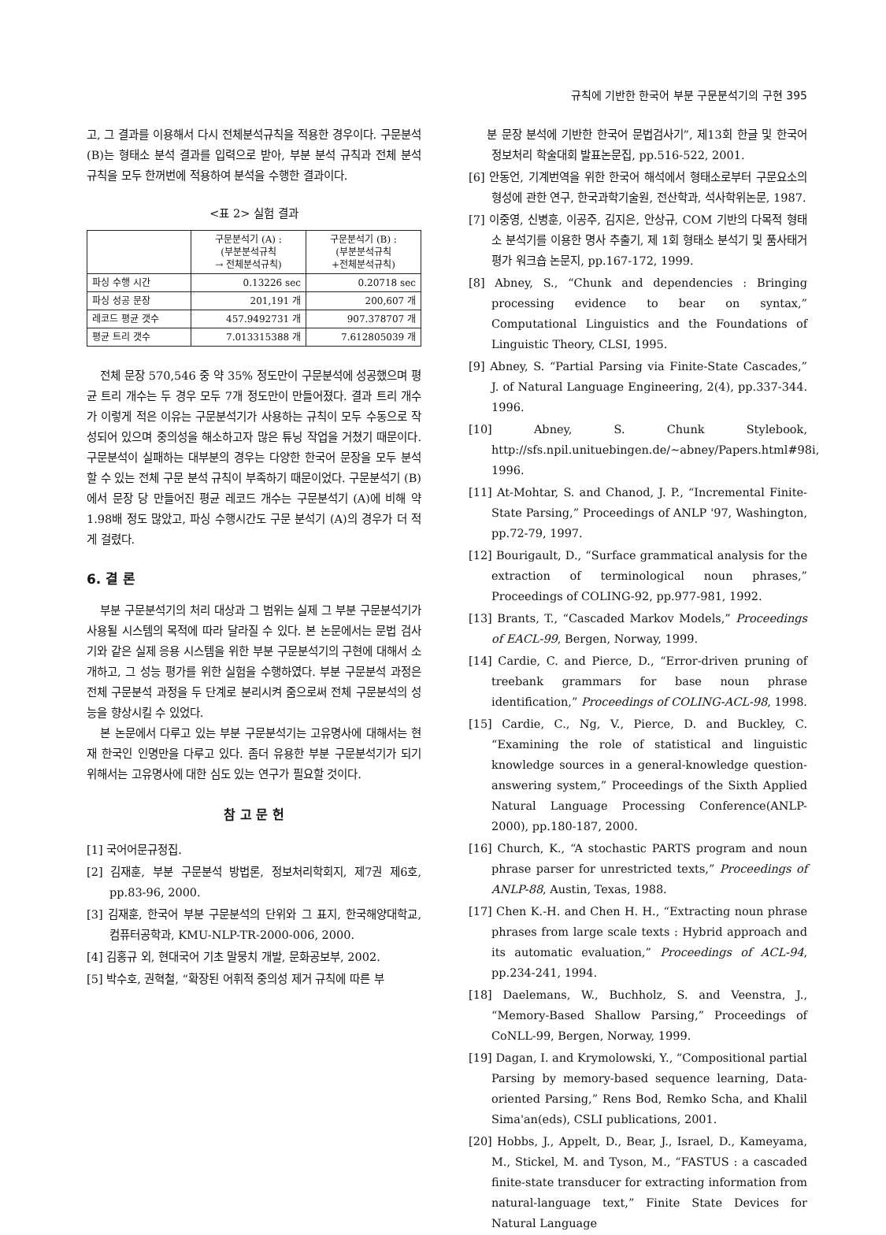규칙에 기반한 한국어 부분 구문분석기의 구현 395
고, 그 결과를 이용해서 다시 전체분석규칙을 적용한 경우이다. 구문분석 (B)는 형태소 분석 결과를 입력으로 받아, 부분 분석 규칙과 전체 분석 규칙을 모두 한꺼번에 적용하여 분석을 수행한 결과이다.
<표 2> 실험 결과
| | 구문분석기 (A) : (부분분석규칙 → 전체분석규칙) | 구문분석기 (B) : (부분분석규칙 +전체분석규칙) |
| --- | --- | --- |
| 파싱 수행 시간 | 0.13226 sec | 0.20718 sec |
| 파싱 성공 문장 | 201,191 개 | 200,607 개 |
| 레코드 평균 갯수 | 457.9492731 개 | 907.378707 개 |
| 평균 트리 갯수 | 7.013315388 개 | 7.612805039 개 |
전체 문장 570,546 중 약 35% 정도만이 구문분석에 성공했으며 평균 트리 개수는 두 경우 모두 7개 정도만이 만들어졌다. 결과 트리 개수가 이렇게 적은 이유는 구문분석기가 사용하는 규칙이 모두 수동으로 작성되어 있으며 중의성을 해소하고자 많은 튜닝 작업을 거쳤기 때문이다. 구문분석이 실패하는 대부분의 경우는 다양한 한국어 문장을 모두 분석할 수 있는 전체 구문 분석 규칙이 부족하기 때문이었다. 구문분석기 (B)에서 문장 당 만들어진 평균 레코드 개수는 구문분석기 (A)에 비해 약 1.98배 정도 많았고, 파싱 수행시간도 구문 분석기 (A)의 경우가 더 적게 걸렸다.
6. 결 론
부분 구문분석기의 처리 대상과 그 범위는 실제 그 부분 구문분석기가 사용될 시스템의 목적에 따라 달라질 수 있다. 본 논문에서는 문법 검사기와 같은 실제 응용 시스템을 위한 부분 구문분석기의 구현에 대해서 소개하고, 그 성능 평가를 위한 실험을 수행하였다. 부분 구문분석 과정은 전체 구문분석 과정을 두 단계로 분리시켜 줌으로써 전체 구문분석의 성능을 향상시킬 수 있었다.
본 논문에서 다루고 있는 부분 구문분석기는 고유명사에 대해서는 현재 한국인 인명만을 다루고 있다. 좀더 유용한 부분 구문분석기가 되기 위해서는 고유명사에 대한 심도 있는 연구가 필요할 것이다.
참 고 문 헌
[1] 국어어문규정집.
[2] 김재훈, 부분 구문분석 방법론, 정보처리학회지, 제7권 제6호, pp.83-96, 2000.
[3] 김재훈, 한국어 부분 구문분석의 단위와 그 표지, 한국해양대학교, 컴퓨터공학과, KMU-NLP-TR-2000-006, 2000.
[4] 김홍규 외, 현대국어 기초 말뭉치 개발, 문화공보부, 2002.
[5] 박수호, 권혁철, “확장된 어휘적 중의성 제거 규칙에 따른 부
분 문장 분석에 기반한 한국어 문법검사기”, 제13회 한글 및 한국어 정보처리 학술대회 발표논문집, pp.516-522, 2001.
[6] 안동언, 기계번역을 위한 한국어 해석에서 형태소로부터 구문요소의 형성에 관한 연구, 한국과학기술원, 전산학과, 석사학위논문, 1987.
[7] 이중영, 신병훈, 이공주, 김지은, 안상규, COM 기반의 다목적 형태소 분석기를 이용한 명사 추출기, 제 1회 형태소 분석기 및 품사태거 평가 워크숍 논문지, pp.167-172, 1999.
[8] Abney, S., “Chunk and dependencies : Bringing processing evidence to bear on syntax,” Computational Linguistics and the Foundations of Linguistic Theory, CLSI, 1995.
[9] Abney, S. “Partial Parsing via Finite-State Cascades,” J. of Natural Language Engineering, 2(4), pp.337-344. 1996.
[10] Abney, S. Chunk Stylebook, http://sfs.npil.unituebingen.de/~abney/Papers.html#98i, 1996.
[11] At-Mohtar, S. and Chanod, J. P., “Incremental Finite-State Parsing,” Proceedings of ANLP '97, Washington, pp.72-79, 1997.
[12] Bourigault, D., “Surface grammatical analysis for the extraction of terminological noun phrases,” Proceedings of COLING-92, pp.977-981, 1992.
[13] Brants, T., “Cascaded Markov Models,” Proceedings of EACL-99, Bergen, Norway, 1999.
[14] Cardie, C. and Pierce, D., “Error-driven pruning of treebank grammars for base noun phrase identification,” Proceedings of COLING-ACL-98, 1998.
[15] Cardie, C., Ng, V., Pierce, D. and Buckley, C. “Examining the role of statistical and linguistic knowledge sources in a general-knowledge question-answering system,” Proceedings of the Sixth Applied Natural Language Processing Conference(ANLP-2000), pp.180-187, 2000.
[16] Church, K., “A stochastic PARTS program and noun phrase parser for unrestricted texts,” Proceedings of ANLP-88, Austin, Texas, 1988.
[17] Chen K.-H. and Chen H. H., “Extracting noun phrase phrases from large scale texts : Hybrid approach and its automatic evaluation,” Proceedings of ACL-94, pp.234-241, 1994.
[18] Daelemans, W., Buchholz, S. and Veenstra, J., “Memory-Based Shallow Parsing,” Proceedings of CoNLL-99, Bergen, Norway, 1999.
[19] Dagan, I. and Krymolowski, Y., “Compositional partial Parsing by memory-based sequence learning, Data- oriented Parsing,” Rens Bod, Remko Scha, and Khalil Sima'an(eds), CSLI publications, 2001.
[20] Hobbs, J., Appelt, D., Bear, J., Israel, D., Kameyama, M., Stickel, M. and Tyson, M., “FASTUS : a cascaded finite-state transducer for extracting information from natural-language text,” Finite State Devices for Natural Language